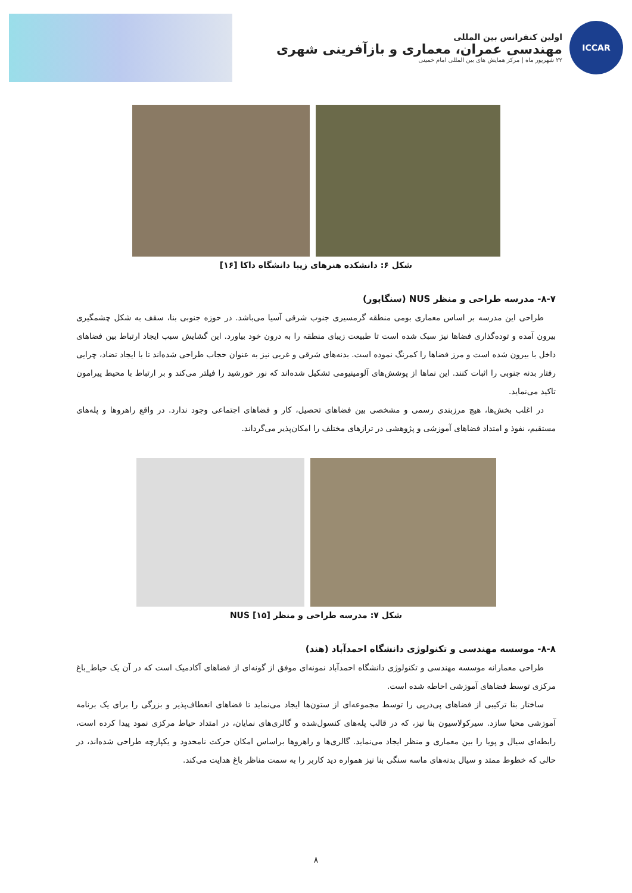ICCAR
اولین کنفرانس بین المللی
مهندسی عمران، معماری و بازآفرینی شهری
۲۲ شهریور ماه | مرکز همایش های بین المللی امام خمینی
شکل ۶: دانشکده هنرهای زیبا دانشگاه داکا [۱۶]
۸-۷- مدرسه طراحی و منظر NUS (سنگاپور)
طراحی این مدرسه بر اساس معماری بومی منطقه گرمسیری جنوب شرقی آسیا می‌باشد. در حوزه جنوبی بنا، سقف به شکل چشمگیری بیرون آمده و توده‌گذاری فضاها نیز سبک شده است تا طبیعت زیبای منطقه را به درون خود بیاورد. این گشایش سبب ایجاد ارتباط بین فضاهای داخل با بیرون شده است و مرز فضاها را کمرنگ نموده است. بدنه‌های شرقی و غربی نیز به عنوان حجاب طراحی شده‌اند تا با ایجاد تضاد، چرایی رفتار بدنه جنوبی را اثبات کنند. این نماها از پوشش‌های آلومینیومی تشکیل شده‌اند که نور خورشید را فیلتر می‌کند و بر ارتباط با محیط پیرامون تاکید می‌نماید.
در اغلب بخش‌ها، هیچ مرزبندی رسمی و مشخصی بین فضاهای تحصیل، کار و فضاهای اجتماعی وجود ندارد. در واقع راهروها و پله‌های مستقیم، نفوذ و امتداد فضاهای آموزشی و پژوهشی در ترازهای مختلف را امکان‌پذیر می‌گرداند.
شکل ۷: مدرسه طراحی و منظر NUS [۱۵]
۸-۸- موسسه مهندسی و تکنولوژی دانشگاه احمدآباد (هند)
طراحی معمارانه موسسه مهندسی و تکنولوژی دانشگاه احمدآباد نمونه‌ای موفق از گونه‌ای از فضاهای آکادمیک است که در آن یک حیاط_باغ مرکزی توسط فضاهای آموزشی احاطه شده است.
ساختار بنا ترکیبی از فضاهای پی‌درپی را توسط مجموعه‌ای از ستون‌ها ایجاد می‌نماید تا فضاهای انعطاف‌پذیر و بزرگی را برای یک برنامه آموزشی محیا سازد. سیرکولاسیون بنا نیز، که در قالب پله‌های کنسول‌شده و گالری‌های نمایان، در امتداد حیاط مرکزی نمود پیدا کرده است، رابطه‌ای سیال و پویا را بین معماری و منظر ایجاد می‌نماید. گالری‌ها و راهروها براساس امکان حرکت نامحدود و یکپارچه طراحی شده‌اند، در حالی که خطوط ممتد و سیال بدنه‌های ماسه سنگی بنا نیز همواره دید کاربر را به سمت مناظر باغ هدایت می‌کند.
۸